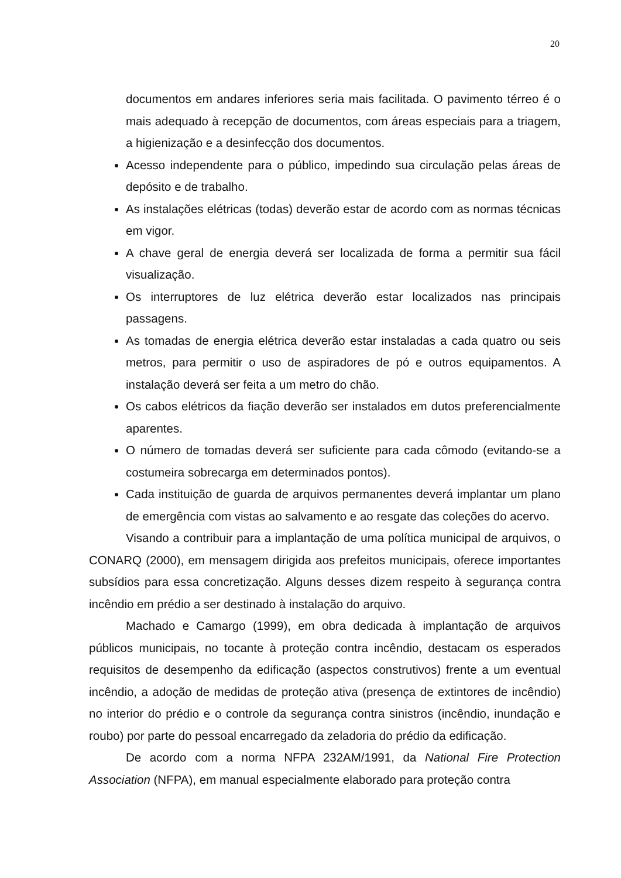20
documentos em andares inferiores seria mais facilitada. O pavimento térreo é o mais adequado à recepção de documentos, com áreas especiais para a triagem, a higienização e a desinfecção dos documentos.
Acesso independente para o público, impedindo sua circulação pelas áreas de depósito e de trabalho.
As instalações elétricas (todas) deverão estar de acordo com as normas técnicas em vigor.
A chave geral de energia deverá ser localizada de forma a permitir sua fácil visualização.
Os interruptores de luz elétrica deverão estar localizados nas principais passagens.
As tomadas de energia elétrica deverão estar instaladas a cada quatro ou seis metros, para permitir o uso de aspiradores de pó e outros equipamentos. A instalação deverá ser feita a um metro do chão.
Os cabos elétricos da fiação deverão ser instalados em dutos preferencialmente aparentes.
O número de tomadas deverá ser suficiente para cada cômodo (evitando-se a costumeira sobrecarga em determinados pontos).
Cada instituição de guarda de arquivos permanentes deverá implantar um plano de emergência com vistas ao salvamento e ao resgate das coleções do acervo.
Visando a contribuir para a implantação de uma política municipal de arquivos, o CONARQ (2000), em mensagem dirigida aos prefeitos municipais, oferece importantes subsídios para essa concretização. Alguns desses dizem respeito à segurança contra incêndio em prédio a ser destinado à instalação do arquivo.
Machado e Camargo (1999), em obra dedicada à implantação de arquivos públicos municipais, no tocante à proteção contra incêndio, destacam os esperados requisitos de desempenho da edificação (aspectos construtivos) frente a um eventual incêndio, a adoção de medidas de proteção ativa (presença de extintores de incêndio) no interior do prédio e o controle da segurança contra sinistros (incêndio, inundação e roubo) por parte do pessoal encarregado da zeladoria do prédio da edificação.
De acordo com a norma NFPA 232AM/1991, da National Fire Protection Association (NFPA), em manual especialmente elaborado para proteção contra